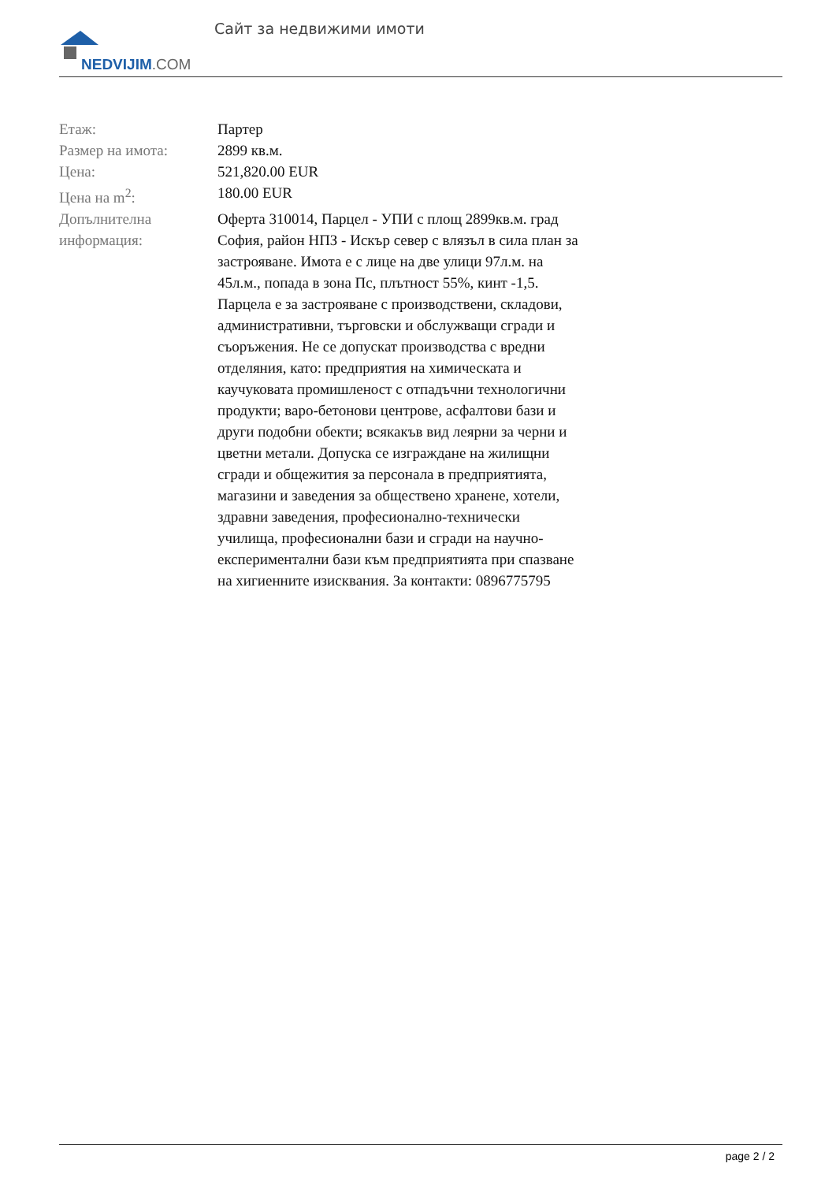NEDVIJIM.COM
Сайт за недвижими имоти
| Етаж: | Партер |
| Размер на имота: | 2899 кв.м. |
| Цена: | 521,820.00 EUR |
| Цена на m<sup>2</sup>: | 180.00 EUR |
| Допълнителна информация: | Оферта 310014, Парцел - УПИ с площ 2899кв.м. град София, район НПЗ - Искър север с влязъл в сила план за застрояване. Имота е с лице на две улици 97л.м. на 45л.м., попада в зона Пс, плътност 55%, кинт -1,5. Парцела е за застрояване с производствени, складови, административни, търговски и обслужващи сгради и съоръжения. Не се допускат производства с вредни отделяния, като: предприятия на химическата и каучуковата промишленост с отпадъчни технологични продукти; варо-бетонови центрове, асфалтови бази и други подобни обекти; всякакъв вид леярни за черни и цветни метали. Допуска се изграждане на жилищни сгради и общежития за персонала в предприятията, магазини и заведения за обществено хранене, хотели, здравни заведения, професионално-технически училища, професионални бази и сгради на научно-експериментални бази към предприятията при спазване на хигиенните изисквания. За контакти: 0896775795 |
page 2 / 2